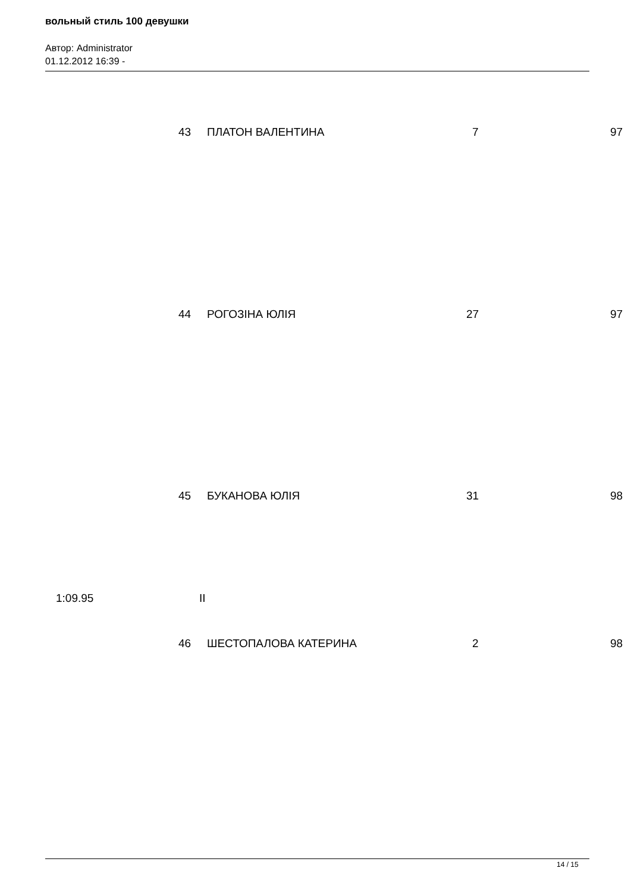вольный стиль 100 девушки
Автор: Administrator
01.12.2012 16:39 -
43 ПЛАТОН ВАЛЕНТИНА 7 97
44 РОГОЗІНА ЮЛІЯ 27 97
45 БУКАНОВА ЮЛІЯ 31 98
1:09.95 II
46 ШЕСТОПАЛОВА КАТЕРИНА 2 98
14 / 15